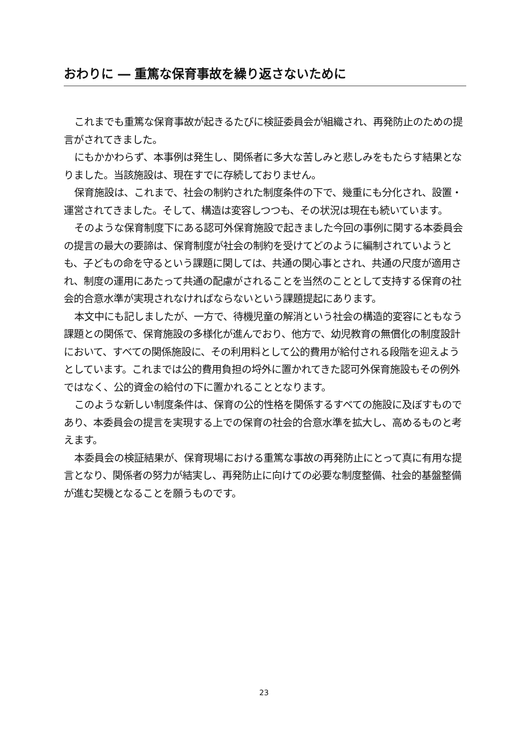おわりに ― 重篤な保育事故を繰り返さないために
これまでも重篤な保育事故が起きるたびに検証委員会が組織され、再発防止のための提言がされてきました。
にもかかわらず、本事例は発生し、関係者に多大な苦しみと悲しみをもたらす結果となりました。当該施設は、現在すでに存続しておりません。
保育施設は、これまで、社会の制約された制度条件の下で、幾重にも分化され、設置・運営されてきました。そして、構造は変容しつつも、その状況は現在も続いています。
そのような保育制度下にある認可外保育施設で起きました今回の事例に関する本委員会の提言の最大の要諦は、保育制度が社会の制約を受けてどのように編制されていようとも、子どもの命を守るという課題に関しては、共通の関心事とされ、共通の尺度が適用され、制度の運用にあたって共通の配慮がされることを当然のこととして支持する保育の社会的合意水準が実現されなければならないという課題提起にあります。
本文中にも記しましたが、一方で、待機児童の解消という社会の構造的変容にともなう課題との関係で、保育施設の多様化が進んでおり、他方で、幼児教育の無償化の制度設計において、すべての関係施設に、その利用料として公的費用が給付される段階を迎えようとしています。これまでは公的費用負担の埒外に置かれてきた認可外保育施設もその例外ではなく、公的資金の給付の下に置かれることとなります。
このような新しい制度条件は、保育の公的性格を関係するすべての施設に及ぼすものであり、本委員会の提言を実現する上での保育の社会的合意水準を拡大し、高めるものと考えます。
本委員会の検証結果が、保育現場における重篤な事故の再発防止にとって真に有用な提言となり、関係者の努力が結実し、再発防止に向けての必要な制度整備、社会的基盤整備が進む契機となることを願うものです。
23